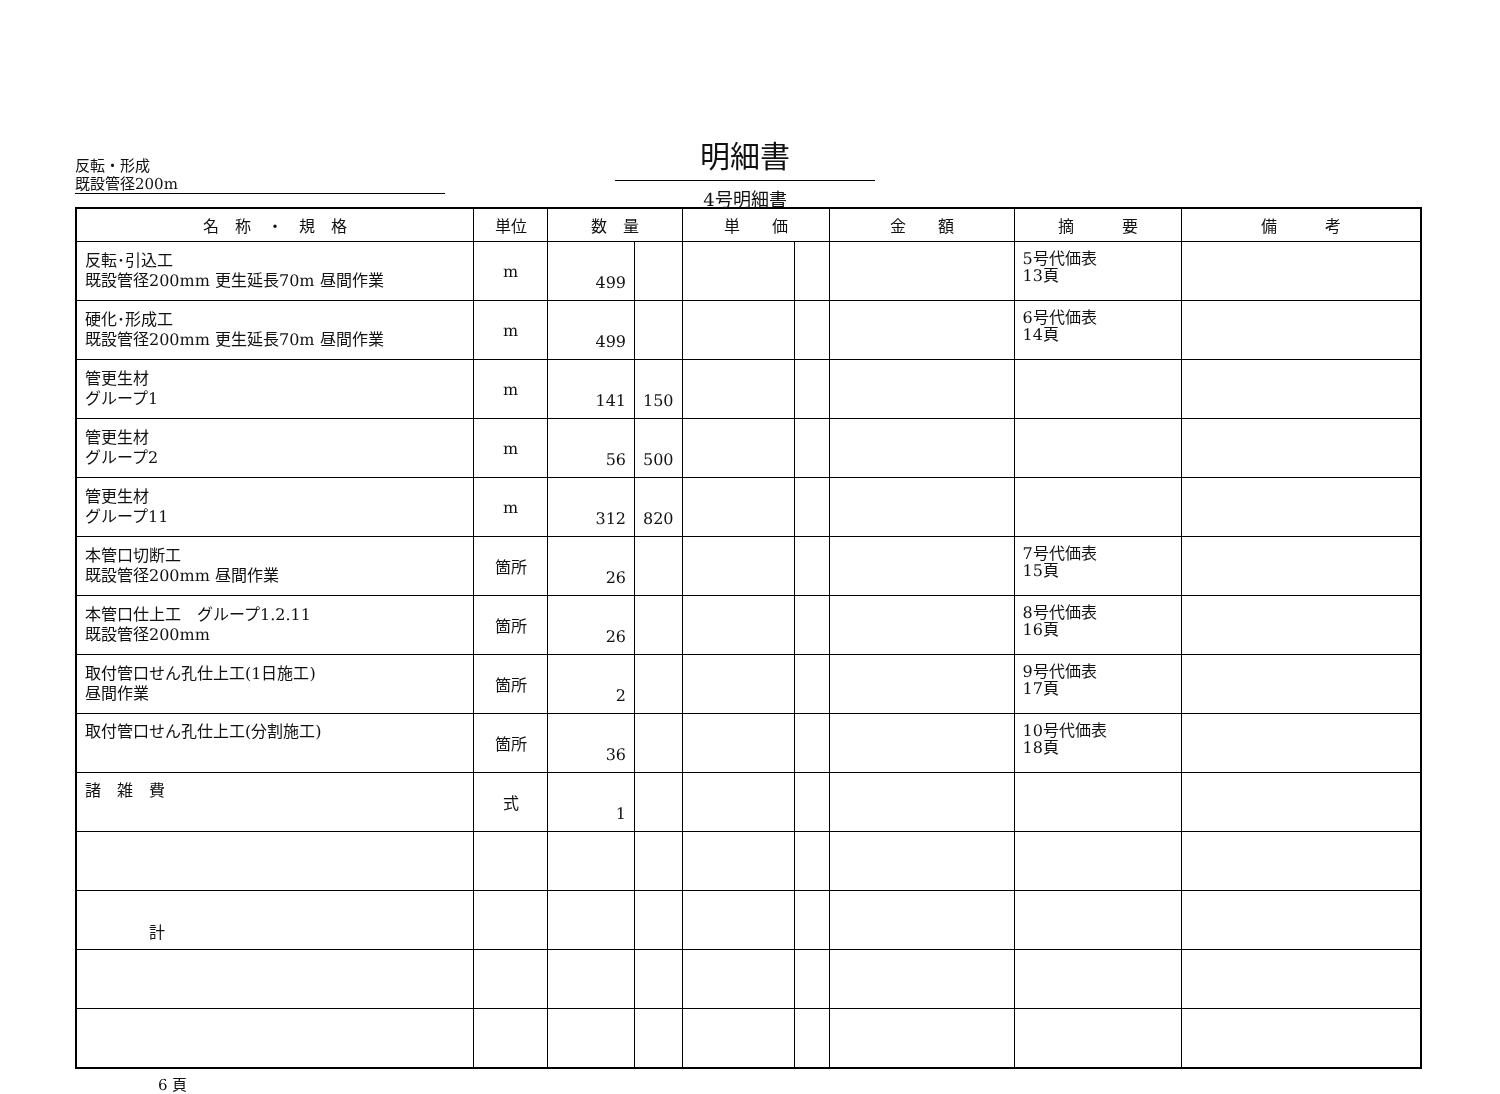反転・形成
既設管径200m
明細書
4号明細書
| 名 称 ・ 規 格 | 単位 | 数 量 | | 単 価 | | 金 額 | 摘 要 | 備 考 |
| --- | --- | --- | --- | --- | --- | --- | --- | --- |
| 反転･引込工 既設管径200mm 更生延長70m 昼間作業 | m | 499 | | | | | 5号代価表 13頁 | |
| 硬化･形成工 既設管径200mm 更生延長70m 昼間作業 | m | 499 | | | | | 6号代価表 14頁 | |
| 管更生材 グループ1 | m | 141 | 150 | | | | | |
| 管更生材 グループ2 | m | 56 | 500 | | | | | |
| 管更生材 グループ11 | m | 312 | 820 | | | | | |
| 本管口切断工 既設管径200mm 昼間作業 | 箇所 | 26 | | | | | 7号代価表 15頁 | |
| 本管口仕上工 グループ1.2.11 既設管径200mm | 箇所 | 26 | | | | | 8号代価表 16頁 | |
| 取付管口せん孔仕上工(1日施工) 昼間作業 | 箇所 | 2 | | | | | 9号代価表 17頁 | |
| 取付管口せん孔仕上工(分割施工) | 箇所 | 36 | | | | | 10号代価表 18頁 | |
| 諸 雑 費 | 式 | 1 | | | | | | |
| 計 | | | | | | | | |
6 頁